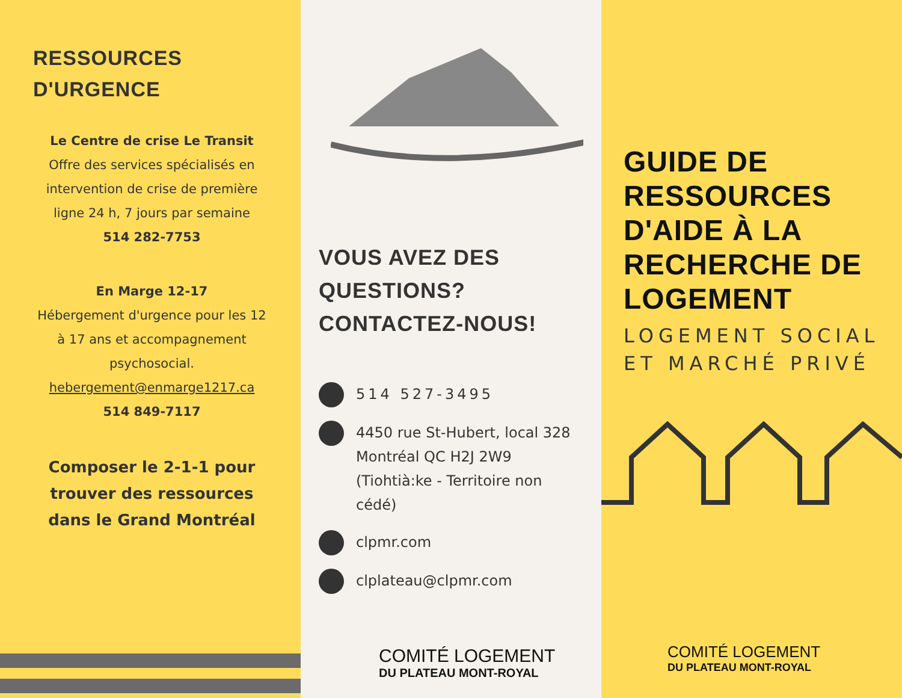RESSOURCES
D'URGENCE
Le Centre de crise Le Transit
Offre des services spécialisés en intervention de crise de première ligne 24 h, 7 jours par semaine
514 282-7753
En Marge 12-17
Hébergement d'urgence pour les 12 à 17 ans et accompagnement psychosocial.
hebergement@enmarge1217.ca
514 849-7117
Composer le 2-1-1 pour trouver des ressources dans le Grand Montréal
VOUS AVEZ DES QUESTIONS? CONTACTEZ-NOUS!
514 527-3495
4450 rue St-Hubert, local 328
Montréal QC H2J 2W9
(Tiohtià:ke - Territoire non cédé)
clpmr.com
clplateau@clpmr.com
COMITÉ LOGEMENT
DU PLATEAU MONT-ROYAL
GUIDE DE RESSOURCES D'AIDE À LA RECHERCHE DE LOGEMENT
LOGEMENT SOCIAL ET MARCHÉ PRIVÉ
COMITÉ LOGEMENT
DU PLATEAU MONT-ROYAL